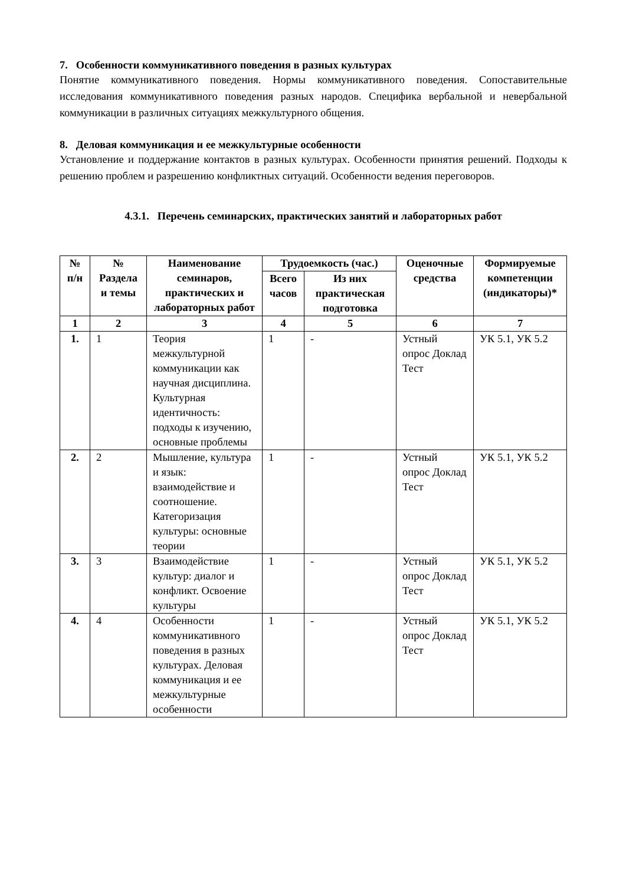7. Особенности коммуникативного поведения в разных культурах
Понятие коммуникативного поведения. Нормы коммуникативного поведения. Сопоставительные исследования коммуникативного поведения разных народов. Специфика вербальной и невербальной коммуникации в различных ситуациях межкультурного общения.
8. Деловая коммуникация и ее межкультурные особенности
Установление и поддержание контактов в разных культурах. Особенности принятия решений. Подходы к решению проблем и разрешению конфликтных ситуаций. Особенности ведения переговоров.
4.3.1. Перечень семинарских, практических занятий и лабораторных работ
| № п/н | № Раздела и темы | Наименование семинаров, практических и лабораторных работ | Трудоемкость (час.) | | Оценочные средства | Формируемые компетенции (индикаторы)* |
| --- | --- | --- | --- | --- | --- | --- |
| | | | Всего часов | Из них практическая подготовка | | |
| 1 | 2 | 3 | 4 | 5 | 6 | 7 |
| 1. | 1 | Теория межкультурной коммуникации как научная дисциплина. Культурная идентичность: подходы к изучению, основные проблемы | 1 | - | Устный опрос Доклад Тест | УК 5.1, УК 5.2 |
| 2. | 2 | Мышление, культура и язык: взаимодействие и соотношение. Категоризация культуры: основные теории | 1 | - | Устный опрос Доклад Тест | УК 5.1, УК 5.2 |
| 3. | 3 | Взаимодействие культур: диалог и конфликт. Освоение культуры | 1 | - | Устный опрос Доклад Тест | УК 5.1, УК 5.2 |
| 4. | 4 | Особенности коммуникативного поведения в разных культурах. Деловая коммуникация и ее межкультурные особенности | 1 | - | Устный опрос Доклад Тест | УК 5.1, УК 5.2 |